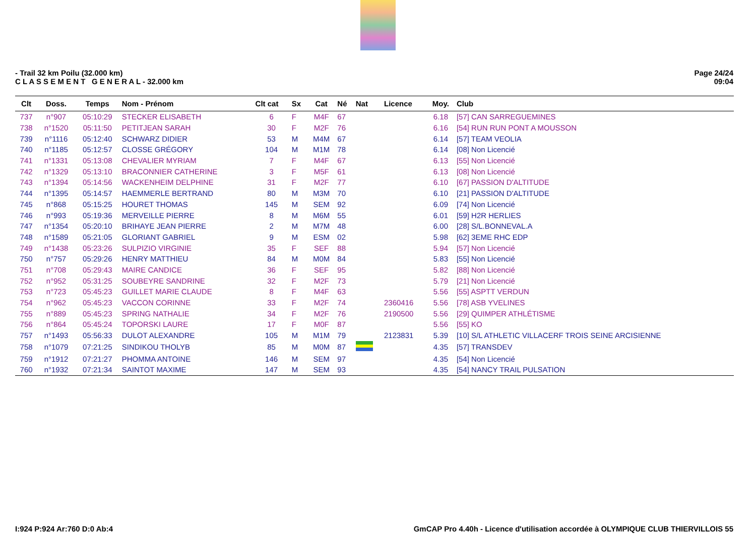- Trail 32 km Poilu (32.000 km)
C L A S S E M E N T G E N E R A L - 32.000 km
Page 24/24
09:04
| Clt | Doss. | Temps | Nom - Prénom | Clt cat | Sx | Cat | Né | Nat | Licence | Moy. | Club |
| --- | --- | --- | --- | --- | --- | --- | --- | --- | --- | --- | --- |
| 737 | n°907 | 05:10:29 | STECKER ELISABETH | 6 | F | M4F | 67 | | | 6.18 | [57] CAN SARREGUEMINES |
| 738 | n°1520 | 05:11:50 | PETITJEAN SARAH | 30 | F | M2F | 76 | | | 6.16 | [54] RUN RUN PONT A MOUSSON |
| 739 | n°1116 | 05:12:40 | SCHWARZ DIDIER | 53 | M | M4M | 67 | | | 6.14 | [57] TEAM VEOLIA |
| 740 | n°1185 | 05:12:57 | CLOSSE GRÉGORY | 104 | M | M1M | 78 | | | 6.14 | [08] Non Licencié |
| 741 | n°1331 | 05:13:08 | CHEVALIER MYRIAM | 7 | F | M4F | 67 | | | 6.13 | [55] Non Licencié |
| 742 | n°1329 | 05:13:10 | BRACONNIER CATHERINE | 3 | F | M5F | 61 | | | 6.13 | [08] Non Licencié |
| 743 | n°1394 | 05:14:56 | WACKENHEIM DELPHINE | 31 | F | M2F | 77 | | | 6.10 | [67] PASSION D'ALTITUDE |
| 744 | n°1395 | 05:14:57 | HAEMMERLE BERTRAND | 80 | M | M3M | 70 | | | 6.10 | [21] PASSION D'ALTITUDE |
| 745 | n°868 | 05:15:25 | HOURET THOMAS | 145 | M | SEM | 92 | | | 6.09 | [74] Non Licencié |
| 746 | n°993 | 05:19:36 | MERVEILLE PIERRE | 8 | M | M6M | 55 | | | 6.01 | [59] H2R HERLIES |
| 747 | n°1354 | 05:20:10 | BRIHAYE JEAN PIERRE | 2 | M | M7M | 48 | | | 6.00 | [28] S/L.BONNEVAL.A |
| 748 | n°1589 | 05:21:05 | GLORIANT GABRIEL | 9 | M | ESM | 02 | | | 5.98 | [62] 3EME RHC EDP |
| 749 | n°1438 | 05:23:26 | SULPIZIO VIRGINIE | 35 | F | SEF | 88 | | | 5.94 | [57] Non Licencié |
| 750 | n°757 | 05:29:26 | HENRY MATTHIEU | 84 | M | M0M | 84 | | | 5.83 | [55] Non Licencié |
| 751 | n°708 | 05:29:43 | MAIRE CANDICE | 36 | F | SEF | 95 | | | 5.82 | [88] Non Licencié |
| 752 | n°952 | 05:31:25 | SOUBEYRE SANDRINE | 32 | F | M2F | 73 | | | 5.79 | [21] Non Licencié |
| 753 | n°723 | 05:45:23 | GUILLET MARIE CLAUDE | 8 | F | M4F | 63 | | | 5.56 | [55] ASPTT VERDUN |
| 754 | n°962 | 05:45:23 | VACCON CORINNE | 33 | F | M2F | 74 | | 2360416 | 5.56 | [78] ASB YVELINES |
| 755 | n°889 | 05:45:23 | SPRING NATHALIE | 34 | F | M2F | 76 | | 2190500 | 5.56 | [29] QUIMPER ATHLÉTISME |
| 756 | n°864 | 05:45:24 | TOPORSKI LAURE | 17 | F | M0F | 87 | | | 5.56 | [55] KO |
| 757 | n°1493 | 05:56:33 | DULOT ALEXANDRE | 105 | M | M1M | 79 | | 2123831 | 5.39 | [10] S/L ATHLETIC VILLACERF TROIS SEINE ARCISIENNE |
| 758 | n°1079 | 07:21:25 | SINDIKOU THOLYB | 85 | M | M0M | 87 | | | 4.35 | [57] TRANSDEV |
| 759 | n°1912 | 07:21:27 | PHOMMA ANTOINE | 146 | M | SEM | 97 | | | 4.35 | [54] Non Licencié |
| 760 | n°1932 | 07:21:34 | SAINTOT MAXIME | 147 | M | SEM | 93 | | | 4.35 | [54] NANCY TRAIL PULSATION |
I:924 P:924 Ar:760 D:0 Ab:4 GmCAP Pro 4.40h - Licence d'utilisation accordée à OLYMPIQUE CLUB THIERVILLOIS 55